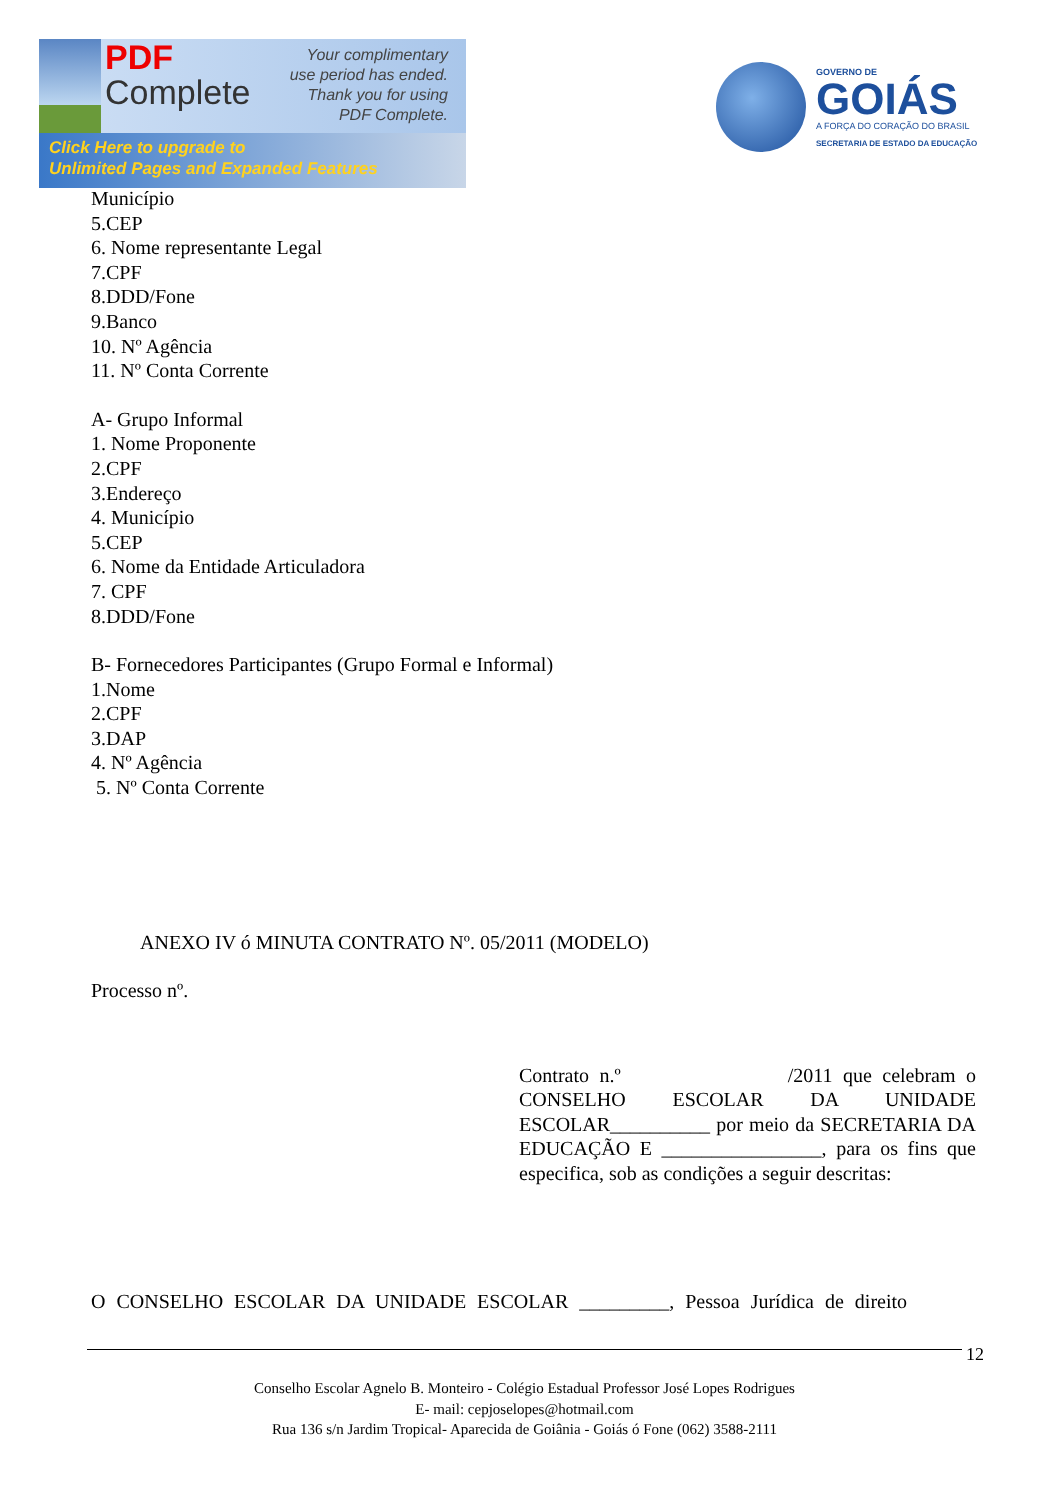PDF
Complete
Your complimentary
use period has ended.
Thank you for using
PDF Complete.
Click Here to upgrade to
Unlimited Pages and Expanded Features
GOVERNO DE
GOIÁS
A FORÇA DO CORAÇÃO DO BRASIL
SECRETARIA DE ESTADO DA EDUCAÇÃO
Município
5.CEP
6. Nome representante Legal
7.CPF
8.DDD/Fone
9.Banco
10. Nº Agência
11. Nº Conta Corrente
A- Grupo Informal
1. Nome Proponente
2.CPF
3.Endereço
4. Município
5.CEP
6. Nome da Entidade Articuladora
7. CPF
8.DDD/Fone
B- Fornecedores Participantes (Grupo Formal e Informal)
1.Nome
2.CPF
3.DAP
4. Nº Agência
5. Nº Conta Corrente
ANEXO IV ó MINUTA CONTRATO Nº. 05/2011 (MODELO)
Processo nº.
Contrato n.º /2011 que celebram o CONSELHO ESCOLAR DA UNIDADE ESCOLAR__________ por meio da SECRETARIA DA EDUCAÇÃO E ________________, para os fins que especifica, sob as condições a seguir descritas:
O CONSELHO ESCOLAR DA UNIDADE ESCOLAR _________, Pessoa Jurídica de direito
12
Conselho Escolar Agnelo B. Monteiro - Colégio Estadual Professor José Lopes Rodrigues
E- mail: cepjoselopes@hotmail.com
Rua 136 s/n Jardim Tropical- Aparecida de Goiânia - Goiás ó Fone (062) 3588-2111